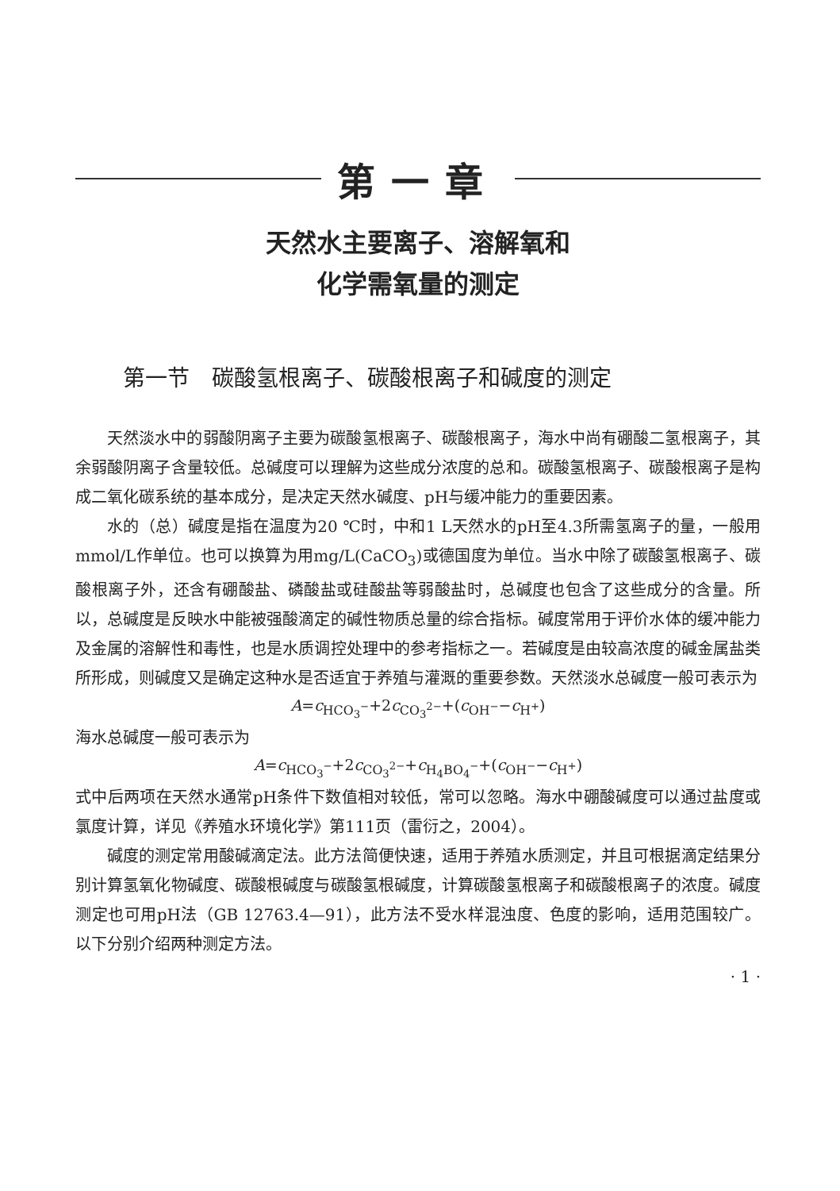第一章
天然水主要离子、溶解氧和
化学需氧量的测定
第一节　碳酸氢根离子、碳酸根离子和碱度的测定
天然淡水中的弱酸阴离子主要为碳酸氢根离子、碳酸根离子，海水中尚有硼酸二氢根离子，其余弱酸阴离子含量较低。总碱度可以理解为这些成分浓度的总和。碳酸氢根离子、碳酸根离子是构成二氧化碳系统的基本成分，是决定天然水碱度、pH与缓冲能力的重要因素。
水的（总）碱度是指在温度为20 ℃时，中和1 L天然水的pH至4.3所需氢离子的量，一般用mmol/L作单位。也可以换算为用mg/L(CaCO<sub>3</sub>)或德国度为单位。当水中除了碳酸氢根离子、碳酸根离子外，还含有硼酸盐、磷酸盐或硅酸盐等弱酸盐时，总碱度也包含了这些成分的含量。所以，总碱度是反映水中能被强酸滴定的碱性物质总量的综合指标。碱度常用于评价水体的缓冲能力及金属的溶解性和毒性，也是水质调控处理中的参考指标之一。若碱度是由较高浓度的碱金属盐类所形成，则碱度又是确定这种水是否适宜于养殖与灌溉的重要参数。天然淡水总碱度一般可表示为
A=c<sub>HCO<sub>3</sub><sup>−</sup></sub>+2c<sub>CO<sub>3</sub><sup>2−</sup></sub>+(c<sub>OH<sup>−</sup></sub>−c<sub>H<sup>+</sup></sub>)
海水总碱度一般可表示为
A=c<sub>HCO<sub>3</sub><sup>−</sup></sub>+2c<sub>CO<sub>3</sub><sup>2−</sup></sub>+c<sub>H<sub>4</sub>BO<sub>4</sub><sup>−</sup></sub>+(c<sub>OH<sup>−</sup></sub>−c<sub>H<sup>+</sup></sub>)
式中后两项在天然水通常pH条件下数值相对较低，常可以忽略。海水中硼酸碱度可以通过盐度或氯度计算，详见《养殖水环境化学》第111页（雷衍之，2004）。
碱度的测定常用酸碱滴定法。此方法简便快速，适用于养殖水质测定，并且可根据滴定结果分别计算氢氧化物碱度、碳酸根碱度与碳酸氢根碱度，计算碳酸氢根离子和碳酸根离子的浓度。碱度测定也可用pH法（GB 12763.4—91），此方法不受水样混浊度、色度的影响，适用范围较广。以下分别介绍两种测定方法。
· 1 ·